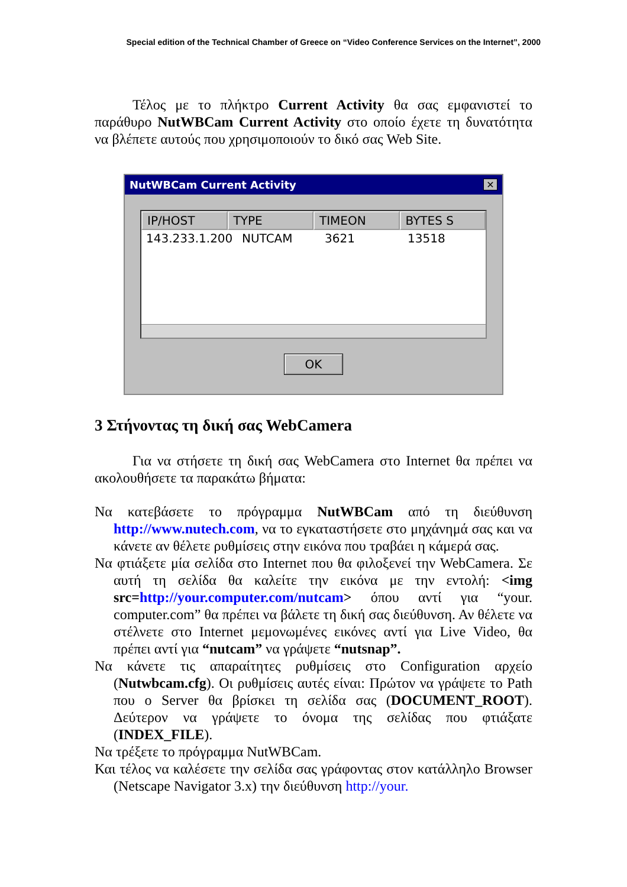Special edition of the Technical Chamber of Greece on “Video Conference Services on the Internet”, 2000
Τέλος με το πλήκτρο Current Activity θα σας εμφανιστεί το παράθυρο NutWBCam Current Activity στο οποίο έχετε τη δυνατότητα να βλέπετε αυτούς που χρησιμοποιούν το δικό σας Web Site.
NutWBCam Current Activity ✕
IP/HOST TYPE TIMEON BYTES S
143.233.1.200 NUTCAM 3621 13518
OK
3 Στήνοντας τη δική σας WebCamera
Για να στήσετε τη δική σας WebCamera στο Internet θα πρέπει να ακολουθήσετε τα παρακάτω βήματα:
Να κατεβάσετε το πρόγραμμα NutWBCam από τη διεύθυνση http://www.nutech.com, να το εγκαταστήσετε στο μηχάνημά σας και να κάνετε αν θέλετε ρυθμίσεις στην εικόνα που τραβάει η κάμερά σας.
Να φτιάξετε μία σελίδα στο Internet που θα φιλοξενεί την WebCamera. Σε αυτή τη σελίδα θα καλείτε την εικόνα με την εντολή: <img src=http://your.computer.com/nutcam> όπου αντί για “your. computer.com” θα πρέπει να βάλετε τη δική σας διεύθυνση. Αν θέλετε να στέλνετε στο Internet μεμονωμένες εικόνες αντί για Live Video, θα πρέπει αντί για “nutcam” να γράψετε “nutsnap”.
Να κάνετε τις απαραίτητες ρυθμίσεις στο Configuration αρχείο (Nutwbcam.cfg). Οι ρυθμίσεις αυτές είναι: Πρώτον να γράψετε το Path που ο Server θα βρίσκει τη σελίδα σας (DOCUMENT_ROOT). Δεύτερον να γράψετε το όνομα της σελίδας που φτιάξατε (INDEX_FILE).
Να τρέξετε το πρόγραμμα NutWBCam.
Και τέλος να καλέσετε την σελίδα σας γράφοντας στον κατάλληλο Browser (Netscape Navigator 3.x) την διεύθυνση http://your.